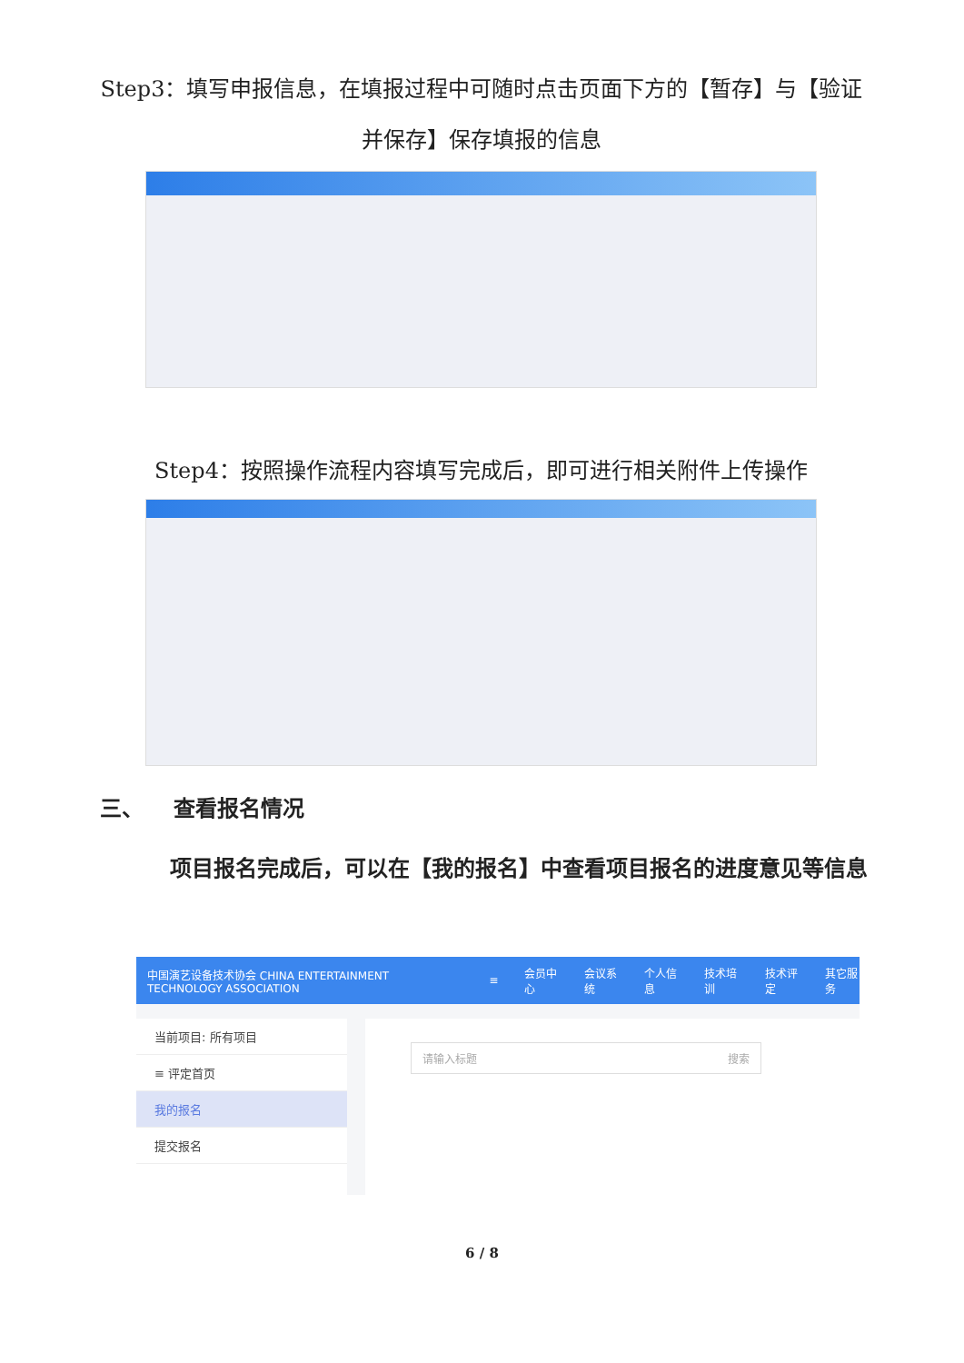Step3：填写申报信息，在填报过程中可随时点击页面下方的【暂存】与【验证并保存】保存填报的信息
Step4：按照操作流程内容填写完成后，即可进行相关附件上传操作
三、 查看报名情况
项目报名完成后，可以在【我的报名】中查看项目报名的进度意见等信息
中国演艺设备技术协会 CHINA ENTERTAINMENT TECHNOLOGY ASSOCIATION ≡ 会员中心 会议系统 个人信息 技术培训 技术评定 其它服务
当前项目: 所有项目
≡ 评定首页
我的报名
提交报名
请输入标题 搜索
6 / 8